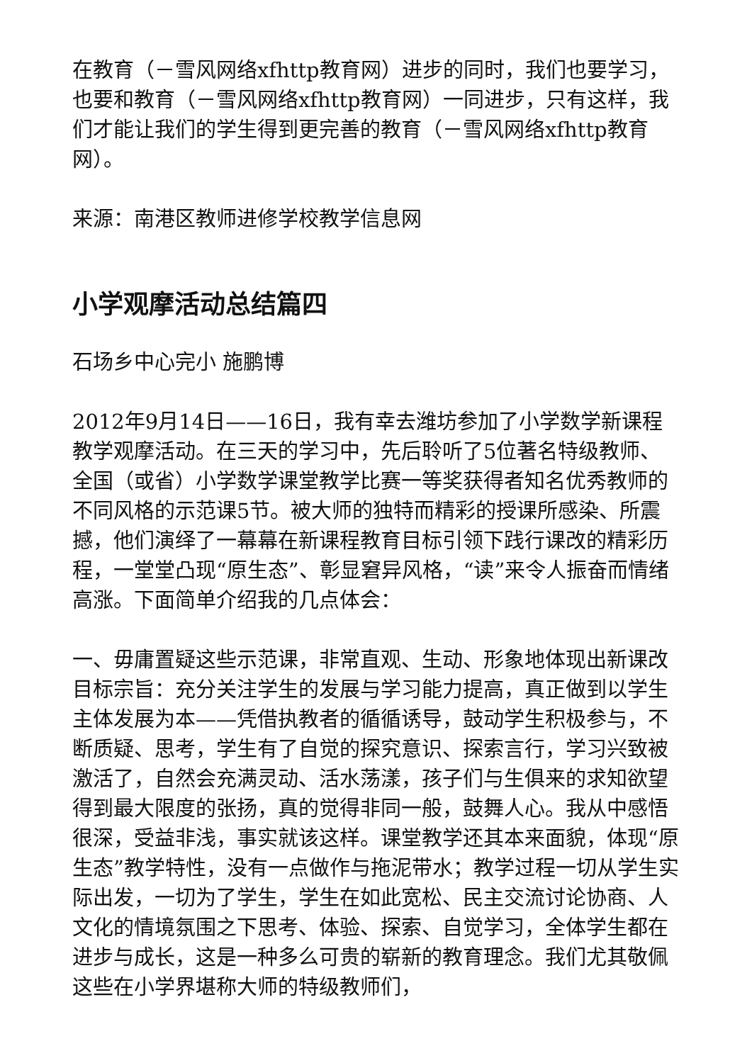在教育（－雪风网络xfhttp教育网）进步的同时，我们也要学习，也要和教育（－雪风网络xfhttp教育网）一同进步，只有这样，我们才能让我们的学生得到更完善的教育（－雪风网络xfhttp教育网）。
来源：南港区教师进修学校教学信息网
小学观摩活动总结篇四
石场乡中心完小 施鹏博
2012年9月14日——16日，我有幸去潍坊参加了小学数学新课程教学观摩活动。在三天的学习中，先后聆听了5位著名特级教师、全国（或省）小学数学课堂教学比赛一等奖获得者知名优秀教师的不同风格的示范课5节。被大师的独特而精彩的授课所感染、所震撼，他们演绎了一幕幕在新课程教育目标引领下践行课改的精彩历程，一堂堂凸现“原生态”、彰显窘异风格，“读”来令人振奋而情绪高涨。下面简单介绍我的几点体会：
一、毋庸置疑这些示范课，非常直观、生动、形象地体现出新课改目标宗旨：充分关注学生的发展与学习能力提高，真正做到以学生主体发展为本——凭借执教者的循循诱导，鼓动学生积极参与，不断质疑、思考，学生有了自觉的探究意识、探索言行，学习兴致被激活了，自然会充满灵动、活水荡漾，孩子们与生俱来的求知欲望得到最大限度的张扬，真的觉得非同一般，鼓舞人心。我从中感悟很深，受益非浅，事实就该这样。课堂教学还其本来面貌，体现“原生态”教学特性，没有一点做作与拖泥带水；教学过程一切从学生实际出发，一切为了学生，学生在如此宽松、民主交流讨论协商、人文化的情境氛围之下思考、体验、探索、自觉学习，全体学生都在进步与成长，这是一种多么可贵的崭新的教育理念。我们尤其敬佩这些在小学界堪称大师的特级教师们，